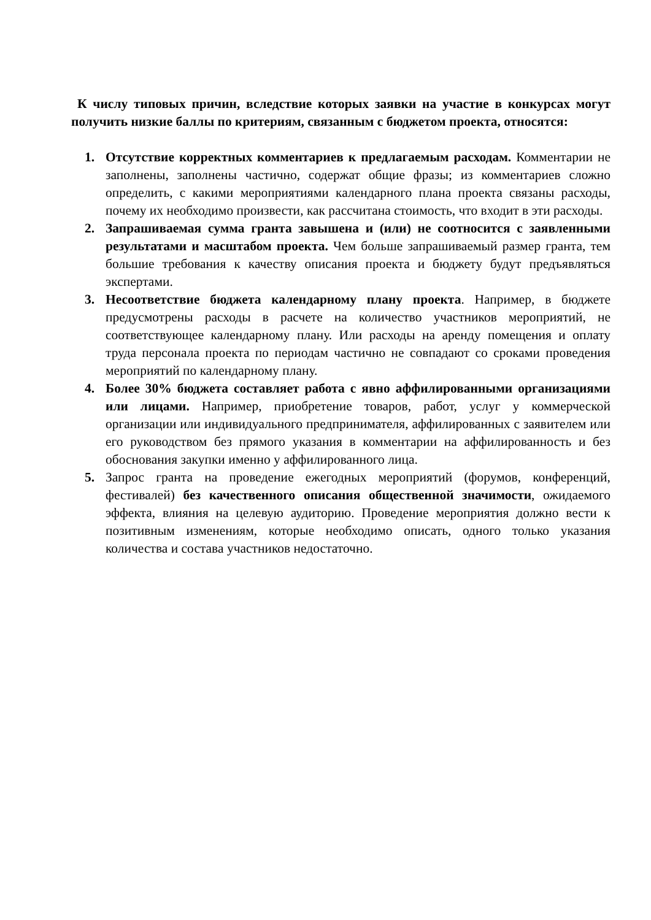К числу типовых причин, вследствие которых заявки на участие в конкурсах могут получить низкие баллы по критериям, связанным с бюджетом проекта, относятся:
1. Отсутствие корректных комментариев к предлагаемым расходам. Комментарии не заполнены, заполнены частично, содержат общие фразы; из комментариев сложно определить, с какими мероприятиями календарного плана проекта связаны расходы, почему их необходимо произвести, как рассчитана стоимость, что входит в эти расходы.
2. Запрашиваемая сумма гранта завышена и (или) не соотносится с заявленными результатами и масштабом проекта. Чем больше запрашиваемый размер гранта, тем большие требования к качеству описания проекта и бюджету будут предъявляться экспертами.
3. Несоответствие бюджета календарному плану проекта. Например, в бюджете предусмотрены расходы в расчете на количество участников мероприятий, не соответствующее календарному плану. Или расходы на аренду помещения и оплату труда персонала проекта по периодам частично не совпадают со сроками проведения мероприятий по календарному плану.
4. Более 30% бюджета составляет работа с явно аффилированными организациями или лицами. Например, приобретение товаров, работ, услуг у коммерческой организации или индивидуального предпринимателя, аффилированных с заявителем или его руководством без прямого указания в комментарии на аффилированность и без обоснования закупки именно у аффилированного лица.
5. Запрос гранта на проведение ежегодных мероприятий (форумов, конференций, фестивалей) без качественного описания общественной значимости, ожидаемого эффекта, влияния на целевую аудиторию. Проведение мероприятия должно вести к позитивным изменениям, которые необходимо описать, одного только указания количества и состава участников недостаточно.